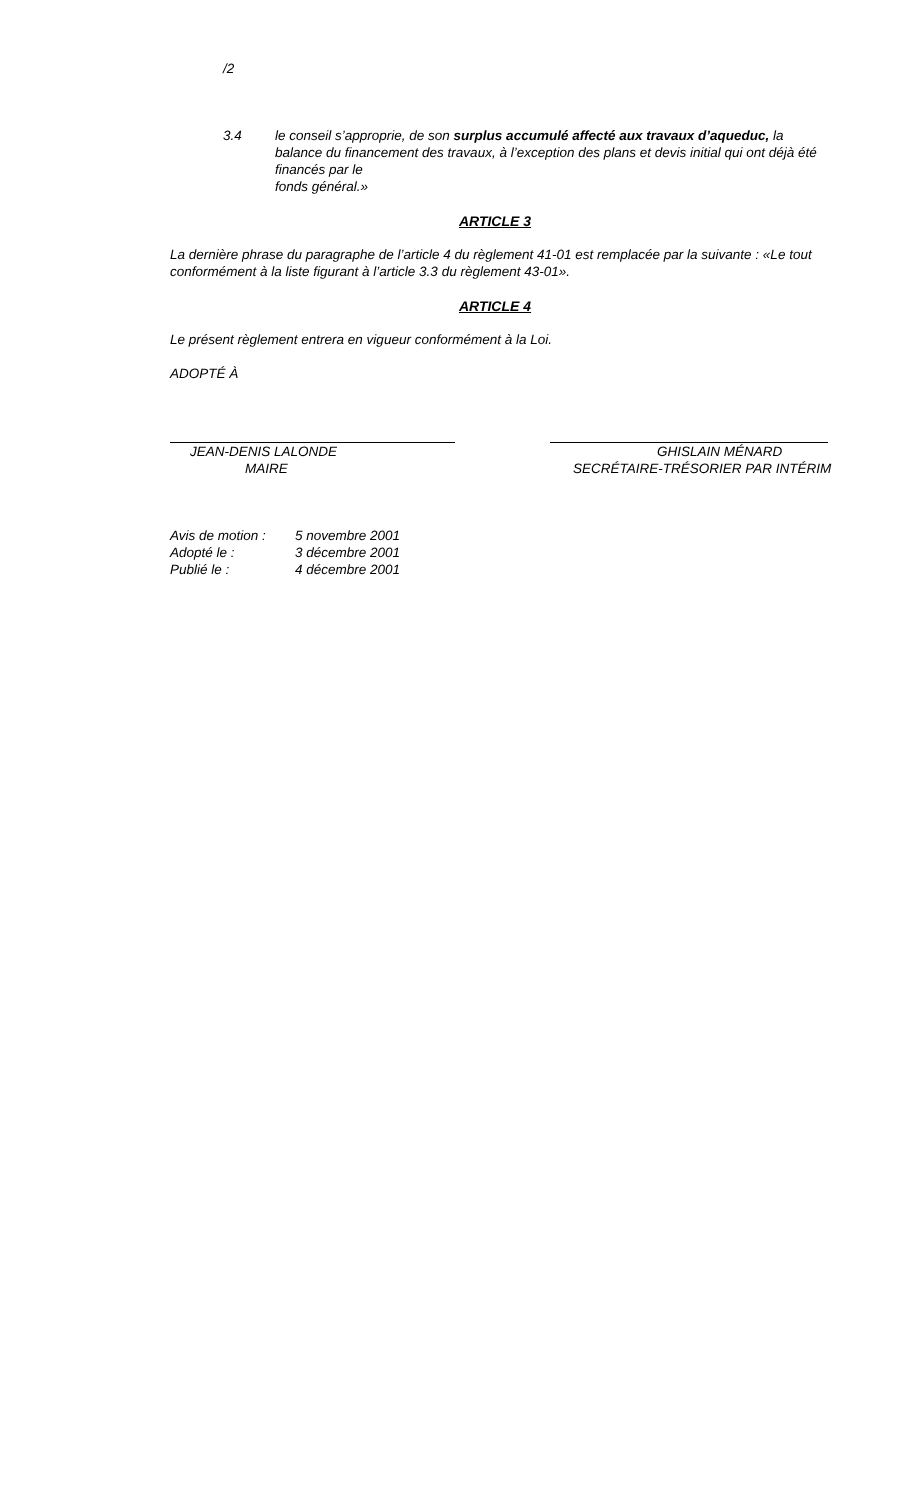/2
3.4 le conseil s’approprie, de son surplus accumulé affecté aux travaux d’aqueduc, la balance du financement des travaux, à l’exception des plans et devis initial qui ont déjà été financés par le
fonds général.»
ARTICLE 3
La dernière phrase du paragraphe de l’article 4 du règlement 41-01 est remplacée par la suivante : «Le tout conformément à la liste figurant à l’article 3.3 du règlement 43-01».
ARTICLE 4
Le présent règlement entrera en vigueur conformément à la Loi.
ADOPTÉ À
JEAN-DENIS LALONDE
MAIRE
GHISLAIN MÉNARD
SECRÉTAIRE-TRÉSORIER PAR INTÉRIM
| Avis de motion : | 5 novembre 2001 |
| Adopté le : | 3 décembre 2001 |
| Publié le : | 4 décembre 2001 |